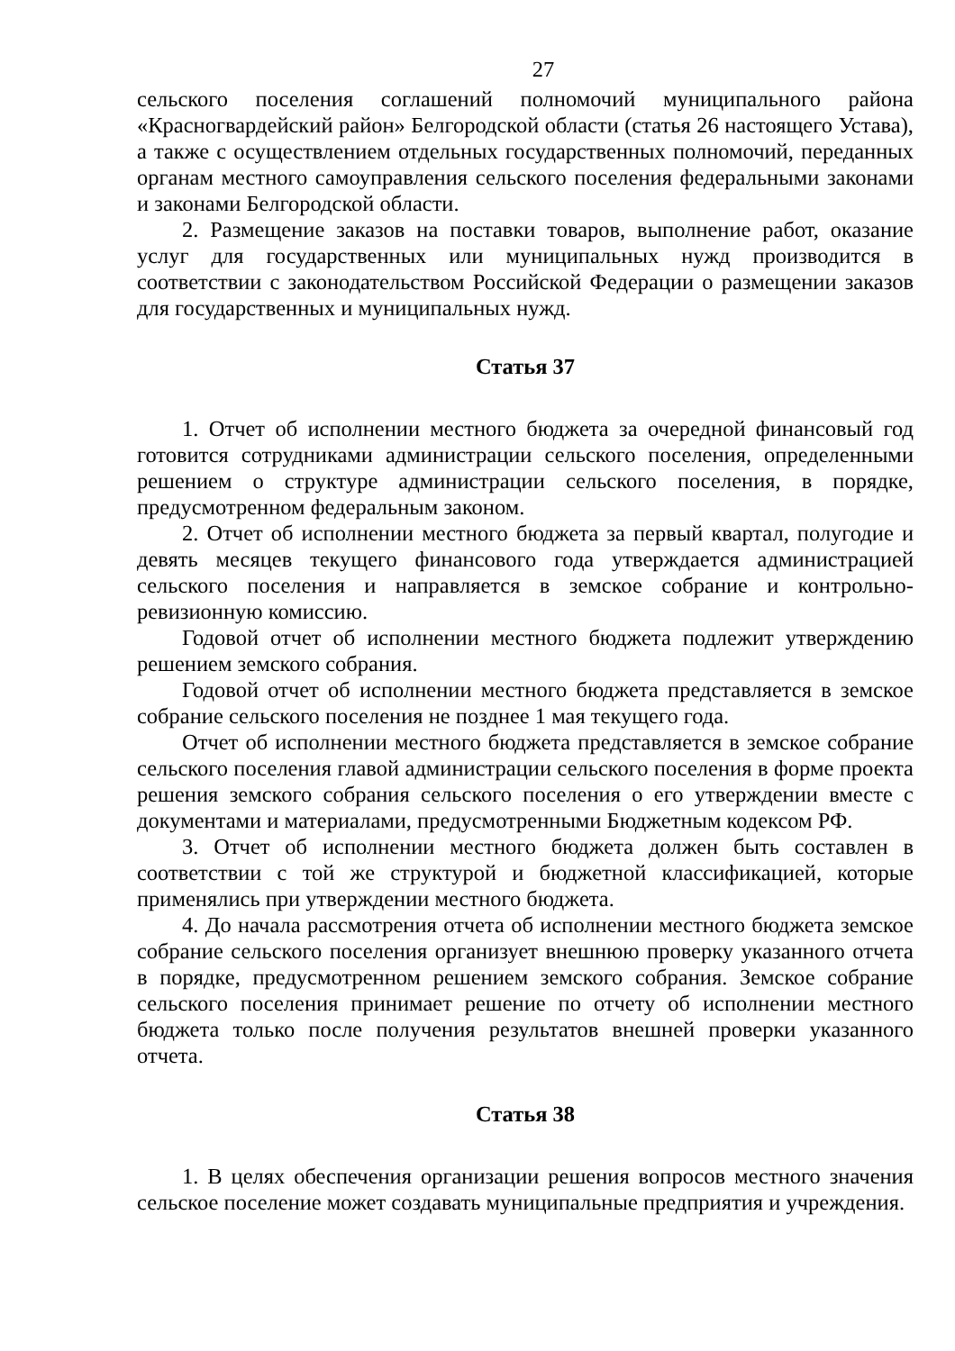27
сельского поселения соглашений полномочий муниципального района «Красногвардейский район» Белгородской области (статья 26 настоящего Устава), а также с осуществлением отдельных государственных полномочий, переданных органам местного самоуправления сельского поселения федеральными законами и законами Белгородской области.
2. Размещение заказов на поставки товаров, выполнение работ, оказание услуг для государственных или муниципальных нужд производится в соответствии с законодательством Российской Федерации о размещении заказов для государственных и муниципальных нужд.
Статья 37
1. Отчет об исполнении местного бюджета за очередной финансовый год готовится сотрудниками администрации сельского поселения, определенными решением о структуре администрации сельского поселения, в порядке, предусмотренном федеральным законом.
2. Отчет об исполнении местного бюджета за первый квартал, полугодие и девять месяцев текущего финансового года утверждается администрацией сельского поселения и направляется в земское собрание и контрольно-ревизионную комиссию.
Годовой отчет об исполнении местного бюджета подлежит утверждению решением земского собрания.
Годовой отчет об исполнении местного бюджета представляется в земское собрание сельского поселения не позднее 1 мая текущего года.
Отчет об исполнении местного бюджета представляется в земское собрание сельского поселения главой администрации сельского поселения в форме проекта решения земского собрания сельского поселения о его утверждении вместе с документами и материалами, предусмотренными Бюджетным кодексом РФ.
3. Отчет об исполнении местного бюджета должен быть составлен в соответствии с той же структурой и бюджетной классификацией, которые применялись при утверждении местного бюджета.
4. До начала рассмотрения отчета об исполнении местного бюджета земское собрание сельского поселения организует внешнюю проверку указанного отчета в порядке, предусмотренном решением земского собрания. Земское собрание сельского поселения принимает решение по отчету об исполнении местного бюджета только после получения результатов внешней проверки указанного отчета.
Статья 38
1. В целях обеспечения организации решения вопросов местного значения сельское поселение может создавать муниципальные предприятия и учреждения.